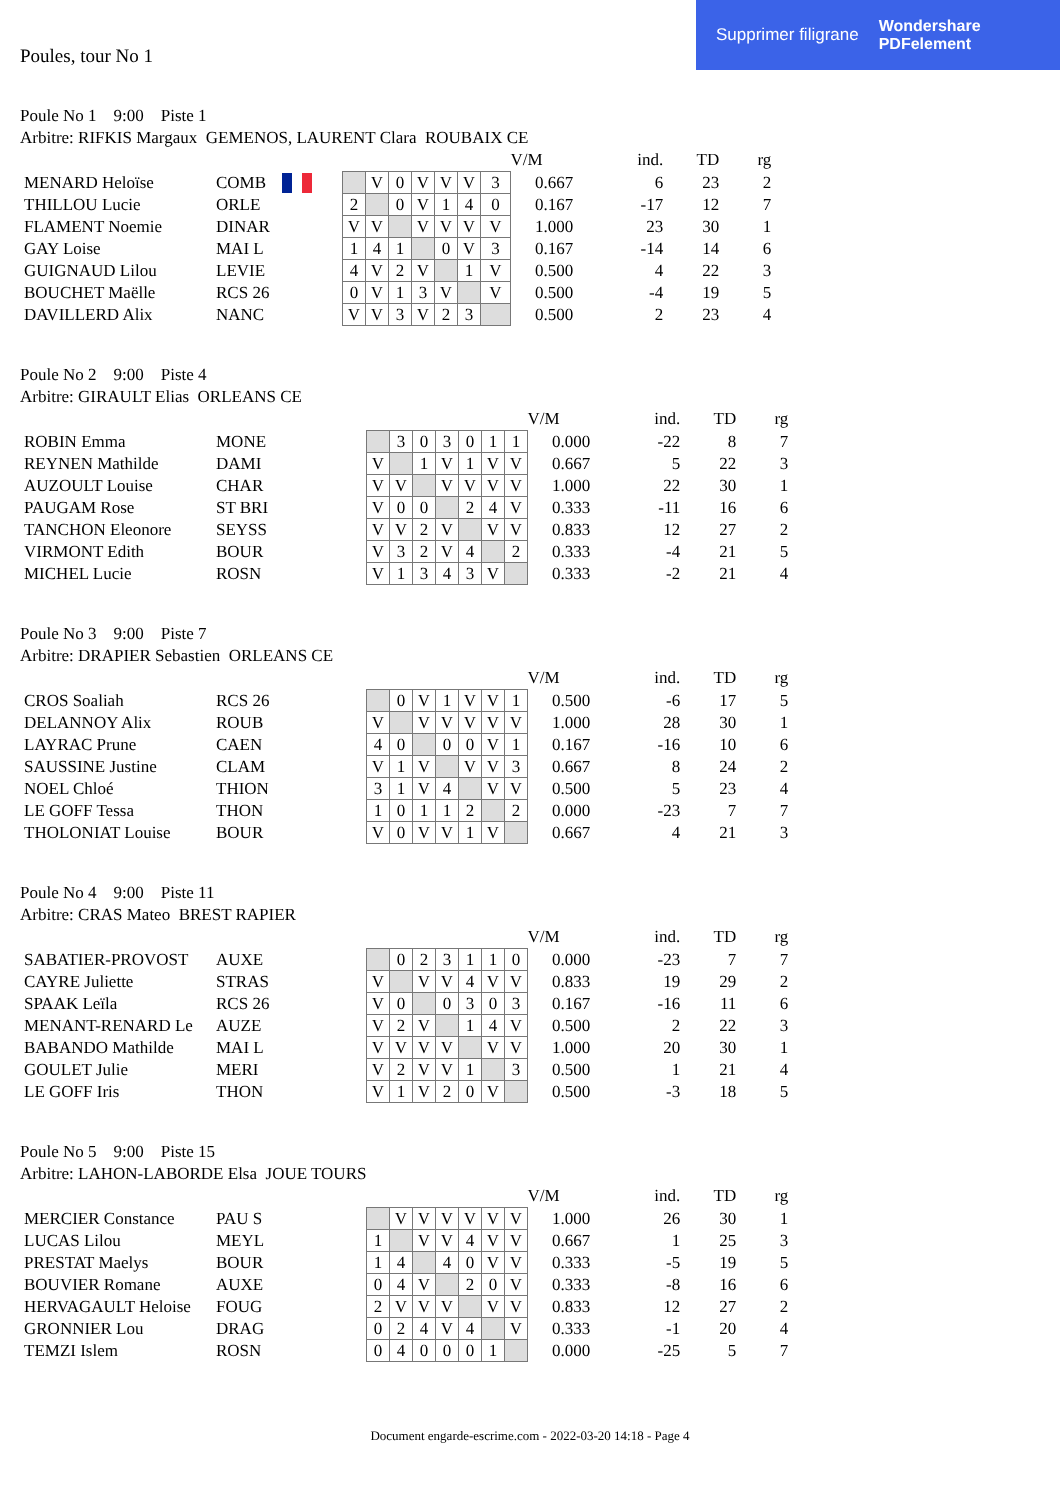Supprimer filigrane Wondershare
PDFelement
Poules, tour No 1
Poule No 1 9:00 Piste 1
Arbitre: RIFKIS Margaux GEMENOS, LAURENT Clara ROUBAIX CE
| | | | | | | | | | | | V/M | ind. | TD | rg |
| MENARD Heloïse | COMB | | | | V | 0 | V | V | V | 3 | 0.667 | 6 | 23 | 2 |
| THILLOU Lucie | ORLE | | | 2 | | 0 | V | 1 | 4 | 0 | 0.167 | -17 | 12 | 7 |
| FLAMENT Noemie | DINAR | | | V | V | | V | V | V | V | 1.000 | 23 | 30 | 1 |
| GAY Loise | MAI L | | | 1 | 4 | 1 | | 0 | V | 3 | 0.167 | -14 | 14 | 6 |
| GUIGNAUD Lilou | LEVIE | | | 4 | V | 2 | V | | 1 | V | 0.500 | 4 | 22 | 3 |
| BOUCHET Maëlle | RCS 26 | | | 0 | V | 1 | 3 | V | | V | 0.500 | -4 | 19 | 5 |
| DAVILLERD Alix | NANC | | | V | V | 3 | V | 2 | 3 | | 0.500 | 2 | 23 | 4 |
Poule No 2 9:00 Piste 4
Arbitre: GIRAULT Elias ORLEANS CE
| | | | | | | | | | | | V/M | ind. | TD | rg |
| ROBIN Emma | MONE | | | | 3 | 0 | 3 | 0 | 1 | 1 | 0.000 | -22 | 8 | 7 |
| REYNEN Mathilde | DAMI | | | V | | 1 | V | 1 | V | V | 0.667 | 5 | 22 | 3 |
| AUZOULT Louise | CHAR | | | V | V | | V | V | V | V | 1.000 | 22 | 30 | 1 |
| PAUGAM Rose | ST BRI | | | V | 0 | 0 | | 2 | 4 | V | 0.333 | -11 | 16 | 6 |
| TANCHON Eleonore | SEYSS | | | V | V | 2 | V | | V | V | 0.833 | 12 | 27 | 2 |
| VIRMONT Edith | BOUR | | | V | 3 | 2 | V | 4 | | 2 | 0.333 | -4 | 21 | 5 |
| MICHEL Lucie | ROSN | | | V | 1 | 3 | 4 | 3 | V | | 0.333 | -2 | 21 | 4 |
Poule No 3 9:00 Piste 7
Arbitre: DRAPIER Sebastien ORLEANS CE
| | | | | | | | | | | | V/M | ind. | TD | rg |
| CROS Soaliah | RCS 26 | | | | 0 | V | 1 | V | V | 1 | 0.500 | -6 | 17 | 5 |
| DELANNOY Alix | ROUB | | | V | | V | V | V | V | V | 1.000 | 28 | 30 | 1 |
| LAYRAC Prune | CAEN | | | 4 | 0 | | 0 | 0 | V | 1 | 0.167 | -16 | 10 | 6 |
| SAUSSINE Justine | CLAM | | | V | 1 | V | | V | V | 3 | 0.667 | 8 | 24 | 2 |
| NOEL Chloé | THION | | | 3 | 1 | V | 4 | | V | V | 0.500 | 5 | 23 | 4 |
| LE GOFF Tessa | THON | | | 1 | 0 | 1 | 1 | 2 | | 2 | 0.000 | -23 | 7 | 7 |
| THOLONIAT Louise | BOUR | | | V | 0 | V | V | 1 | V | | 0.667 | 4 | 21 | 3 |
Poule No 4 9:00 Piste 11
Arbitre: CRAS Mateo BREST RAPIER
| | | | | | | | | | | | V/M | ind. | TD | rg |
| SABATIER-PROVOST | AUXE | | | | 0 | 2 | 3 | 1 | 1 | 0 | 0.000 | -23 | 7 | 7 |
| CAYRE Juliette | STRAS | | | V | | V | V | 4 | V | V | 0.833 | 19 | 29 | 2 |
| SPAAK Leïla | RCS 26 | | | V | 0 | | 0 | 3 | 0 | 3 | 0.167 | -16 | 11 | 6 |
| MENANT-RENARD Le | AUZE | | | V | 2 | V | | 1 | 4 | V | 0.500 | 2 | 22 | 3 |
| BABANDO Mathilde | MAI L | | | V | V | V | V | | V | V | 1.000 | 20 | 30 | 1 |
| GOULET Julie | MERI | | | V | 2 | V | V | 1 | | 3 | 0.500 | 1 | 21 | 4 |
| LE GOFF Iris | THON | | | V | 1 | V | 2 | 0 | V | | 0.500 | -3 | 18 | 5 |
Poule No 5 9:00 Piste 15
Arbitre: LAHON-LABORDE Elsa JOUE TOURS
| | | | | | | | | | | | V/M | ind. | TD | rg |
| MERCIER Constance | PAU S | | | | V | V | V | V | V | V | 1.000 | 26 | 30 | 1 |
| LUCAS Lilou | MEYL | | | 1 | | V | V | 4 | V | V | 0.667 | 1 | 25 | 3 |
| PRESTAT Maelys | BOUR | | | 1 | 4 | | 4 | 0 | V | V | 0.333 | -5 | 19 | 5 |
| BOUVIER Romane | AUXE | | | 0 | 4 | V | | 2 | 0 | V | 0.333 | -8 | 16 | 6 |
| HERVAGAULT Heloise | FOUG | | | 2 | V | V | V | | V | V | 0.833 | 12 | 27 | 2 |
| GRONNIER Lou | DRAG | | | 0 | 2 | 4 | V | 4 | | V | 0.333 | -1 | 20 | 4 |
| TEMZI Islem | ROSN | | | 0 | 4 | 0 | 0 | 0 | 1 | | 0.000 | -25 | 5 | 7 |
Document engarde-escrime.com - 2022-03-20 14:18 - Page 4